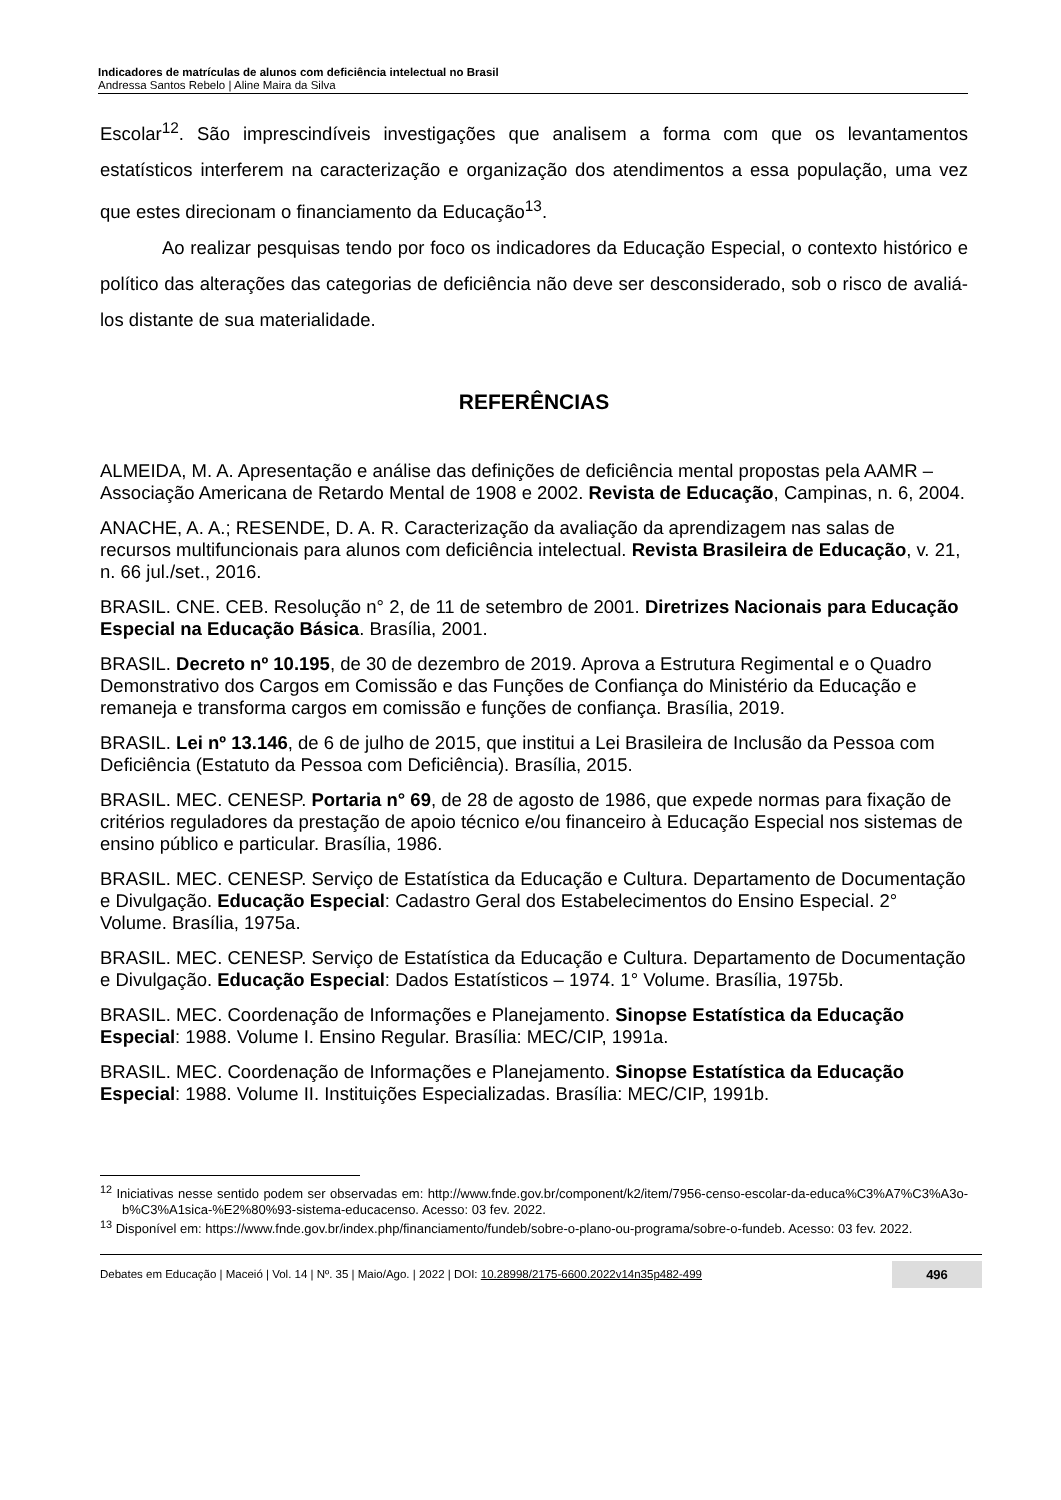Indicadores de matrículas de alunos com deficiência intelectual no Brasil
Andressa Santos Rebelo | Aline Maira da Silva
Escolar<sup>12</sup>. São imprescindíveis investigações que analisem a forma com que os levantamentos estatísticos interferem na caracterização e organização dos atendimentos a essa população, uma vez que estes direcionam o financiamento da Educação<sup>13</sup>.
Ao realizar pesquisas tendo por foco os indicadores da Educação Especial, o contexto histórico e político das alterações das categorias de deficiência não deve ser desconsiderado, sob o risco de avaliá-los distante de sua materialidade.
REFERÊNCIAS
ALMEIDA, M. A. Apresentação e análise das definições de deficiência mental propostas pela AAMR – Associação Americana de Retardo Mental de 1908 e 2002. Revista de Educação, Campinas, n. 6, 2004.
ANACHE, A. A.; RESENDE, D. A. R. Caracterização da avaliação da aprendizagem nas salas de recursos multifuncionais para alunos com deficiência intelectual. Revista Brasileira de Educação, v. 21, n. 66 jul./set., 2016.
BRASIL. CNE. CEB. Resolução n° 2, de 11 de setembro de 2001. Diretrizes Nacionais para Educação Especial na Educação Básica. Brasília, 2001.
BRASIL. Decreto nº 10.195, de 30 de dezembro de 2019. Aprova a Estrutura Regimental e o Quadro Demonstrativo dos Cargos em Comissão e das Funções de Confiança do Ministério da Educação e remaneja e transforma cargos em comissão e funções de confiança. Brasília, 2019.
BRASIL. Lei nº 13.146, de 6 de julho de 2015, que institui a Lei Brasileira de Inclusão da Pessoa com Deficiência (Estatuto da Pessoa com Deficiência). Brasília, 2015.
BRASIL. MEC. CENESP. Portaria n° 69, de 28 de agosto de 1986, que expede normas para fixação de critérios reguladores da prestação de apoio técnico e/ou financeiro à Educação Especial nos sistemas de ensino público e particular. Brasília, 1986.
BRASIL. MEC. CENESP. Serviço de Estatística da Educação e Cultura. Departamento de Documentação e Divulgação. Educação Especial: Cadastro Geral dos Estabelecimentos do Ensino Especial. 2° Volume. Brasília, 1975a.
BRASIL. MEC. CENESP. Serviço de Estatística da Educação e Cultura. Departamento de Documentação e Divulgação. Educação Especial: Dados Estatísticos – 1974. 1° Volume. Brasília, 1975b.
BRASIL. MEC. Coordenação de Informações e Planejamento. Sinopse Estatística da Educação Especial: 1988. Volume I. Ensino Regular. Brasília: MEC/CIP, 1991a.
BRASIL. MEC. Coordenação de Informações e Planejamento. Sinopse Estatística da Educação Especial: 1988. Volume II. Instituições Especializadas. Brasília: MEC/CIP, 1991b.
<sup>12</sup> Iniciativas nesse sentido podem ser observadas em: http://www.fnde.gov.br/component/k2/item/7956-censo-escolar-da-educa%C3%A7%C3%A3o-b%C3%A1sica-%E2%80%93-sistema-educacenso. Acesso: 03 fev. 2022.
<sup>13</sup> Disponível em: https://www.fnde.gov.br/index.php/financiamento/fundeb/sobre-o-plano-ou-programa/sobre-o-fundeb. Acesso: 03 fev. 2022.
Debates em Educação | Maceió | Vol. 14 | Nº. 35 | Maio/Ago. | 2022 | DOI: 10.28998/2175-6600.2022v14n35p482-499 496